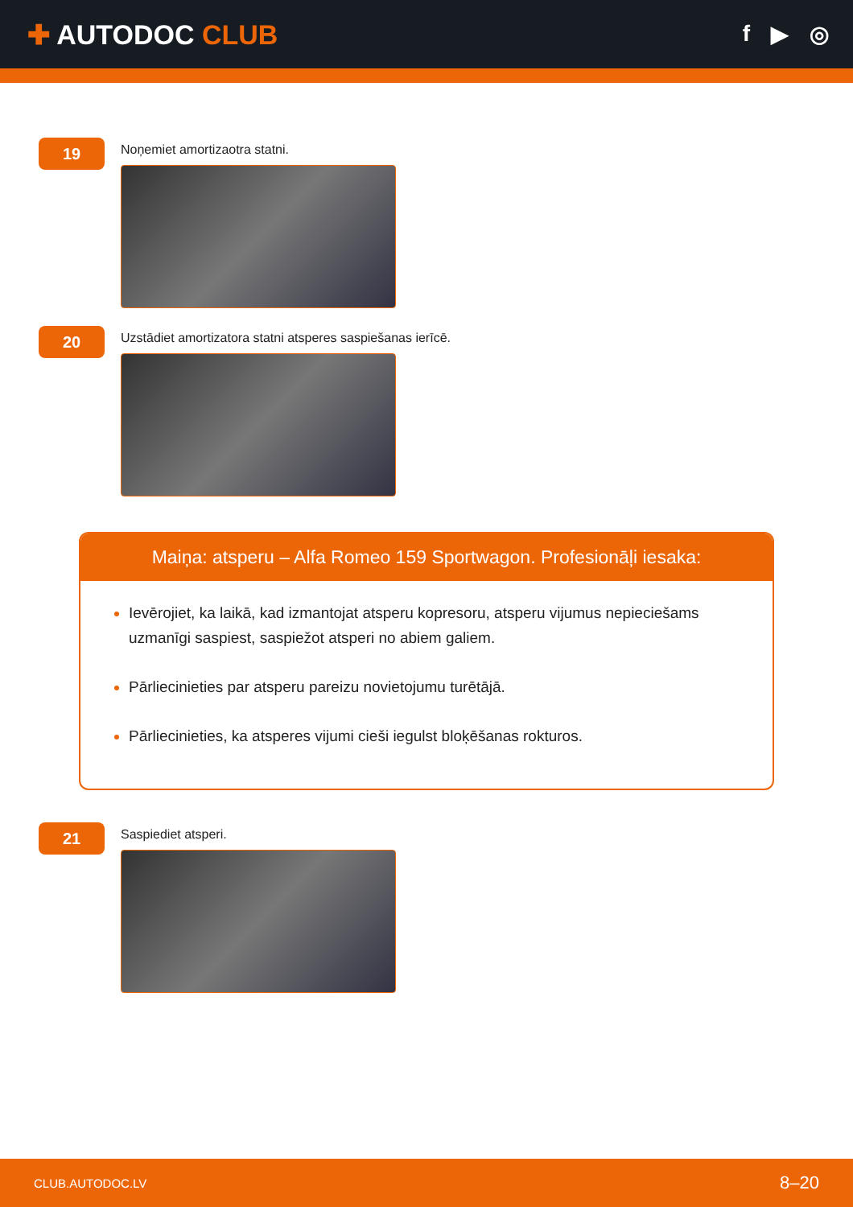✚ AUTODOC CLUB
f ▶ ◎
19
Noņemiet amortizaotra statni.
20
Uzstādiet amortizatora statni atsperes saspiešanas ierīcē.
Maiņa: atsperu – Alfa Romeo 159 Sportwagon. Profesionāļi iesaka:
Ievērojiet, ka laikā, kad izmantojat atsperu kopresoru, atsperu vijumus nepieciešams uzmanīgi saspiest, saspiežot atsperi no abiem galiem.
Pārliecinieties par atsperu pareizu novietojumu turētājā.
Pārliecinieties, ka atsperes vijumi cieši iegulst bloķēšanas rokturos.
21
Saspiediet atsperi.
CLUB.AUTODOC.LV 8–20